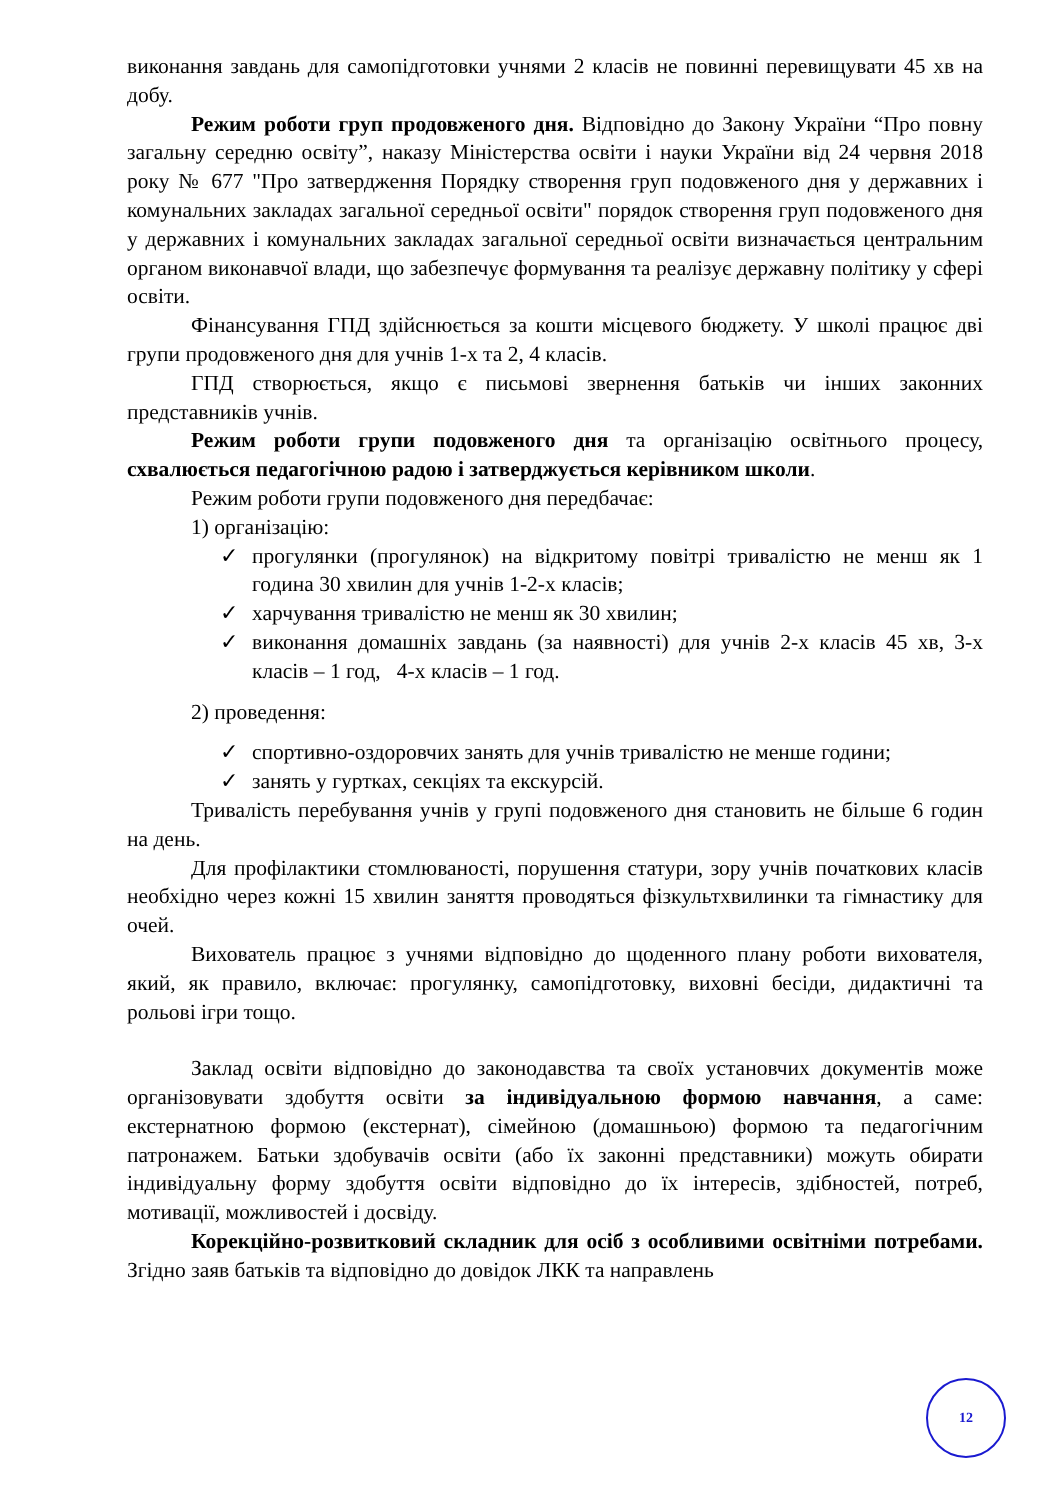виконання завдань для самопідготовки учнями 2 класів не повинні перевищувати 45 хв на добу.
Режим роботи груп продовженого дня. Відповідно до Закону України “Про повну загальну середню освіту”, наказу Міністерства освіти і науки України від 24 червня 2018 року № 677 "Про затвердження Порядку створення груп подовженого дня у державних і комунальних закладах загальної середньої освіти" порядок створення груп подовженого дня у державних і комунальних закладах загальної середньої освіти визначається центральним органом виконавчої влади, що забезпечує формування та реалізує державну політику у сфері освіти.
Фінансування ГПД здійснюється за кошти місцевого бюджету. У школі працює дві групи продовженого дня для учнів 1-х та 2, 4 класів.
ГПД створюється, якщо є письмові звернення батьків чи інших законних представників учнів.
Режим роботи групи подовженого дня та організацію освітнього процесу, схвалюється педагогічною радою і затверджується керівником школи.
Режим роботи групи подовженого дня передбачає:
1) організацію:
✓ прогулянки (прогулянок) на відкритому повітрі тривалістю не менш як 1 година 30 хвилин для учнів 1-2-х класів;
✓ харчування тривалістю не менш як 30 хвилин;
✓ виконання домашніх завдань (за наявності) для учнів 2-х класів 45 хв, 3-х класів – 1 год, 4-х класів – 1 год.
2) проведення:
✓ спортивно-оздоровчих занять для учнів тривалістю не менше години;
✓ занять у гуртках, секціях та екскурсій.
Тривалість перебування учнів у групі подовженого дня становить не більше 6 годин на день.
Для профілактики стомлюваності, порушення статури, зору учнів початкових класів необхідно через кожні 15 хвилин заняття проводяться фізкультхвилинки та гімнастику для очей.
Вихователь працює з учнями відповідно до щоденного плану роботи вихователя, який, як правило, включає: прогулянку, самопідготовку, виховні бесіди, дидактичні та рольові ігри тощо.
Заклад освіти відповідно до законодавства та своїх установчих документів може організовувати здобуття освіти за індивідуальною формою навчання, а саме: екстернатною формою (екстернат), сімейною (домашньою) формою та педагогічним патронажем. Батьки здобувачів освіти (або їх законні представники) можуть обирати індивідуальну форму здобуття освіти відповідно до їх інтересів, здібностей, потреб, мотивації, можливостей і досвіду.
Корекційно-розвитковий складник для осіб з особливими освітніми потребами. Згідно заяв батьків та відповідно до довідок ЛКК та направлень
12